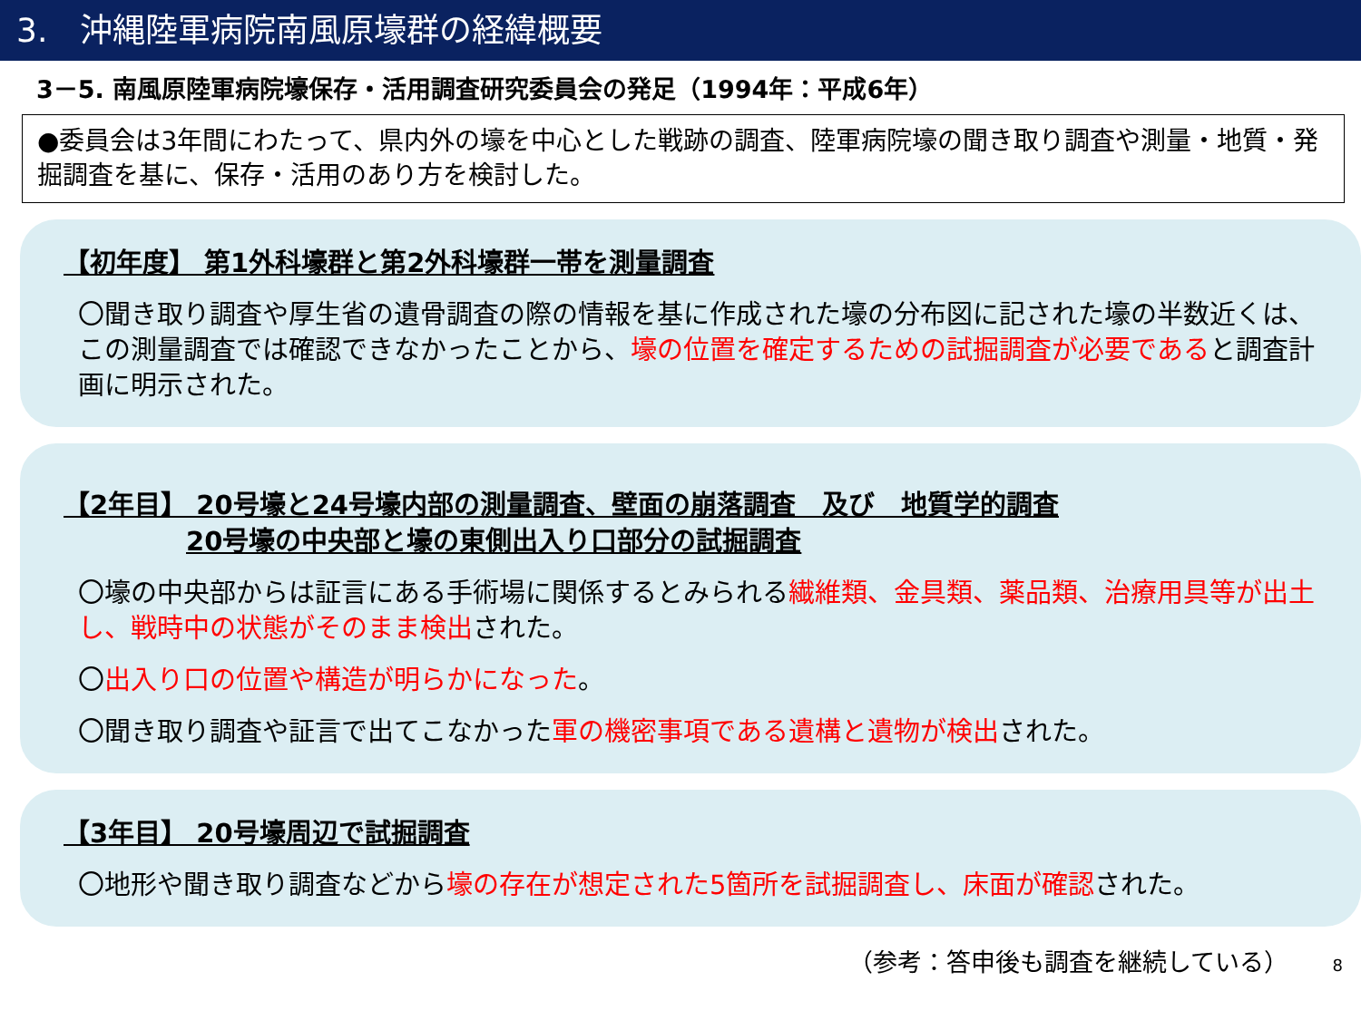3.　沖縄陸軍病院南風原壕群の経緯概要
3－5. 南風原陸軍病院壕保存・活用調査研究委員会の発足（1994年：平成6年）
●委員会は3年間にわたって、県内外の壕を中心とした戦跡の調査、陸軍病院壕の聞き取り調査や測量・地質・発掘調査を基に、保存・活用のあり方を検討した。
【初年度】 第1外科壕群と第2外科壕群一帯を測量調査
〇聞き取り調査や厚生省の遺骨調査の際の情報を基に作成された壕の分布図に記された壕の半数近くは、この測量調査では確認できなかったことから、壕の位置を確定するための試掘調査が必要であると調査計画に明示された。
【2年目】 20号壕と24号壕内部の測量調査、壁面の崩落調査　及び　地質学的調査
20号壕の中央部と壕の東側出入り口部分の試掘調査
〇壕の中央部からは証言にある手術場に関係するとみられる繊維類、金具類、薬品類、治療用具等が出土し、戦時中の状態がそのまま検出された。
〇出入り口の位置や構造が明らかになった。
〇聞き取り調査や証言で出てこなかった軍の機密事項である遺構と遺物が検出された。
【3年目】 20号壕周辺で試掘調査
〇地形や聞き取り調査などから壕の存在が想定された5箇所を試掘調査し、床面が確認された。
（参考：答申後も調査を継続している） 8